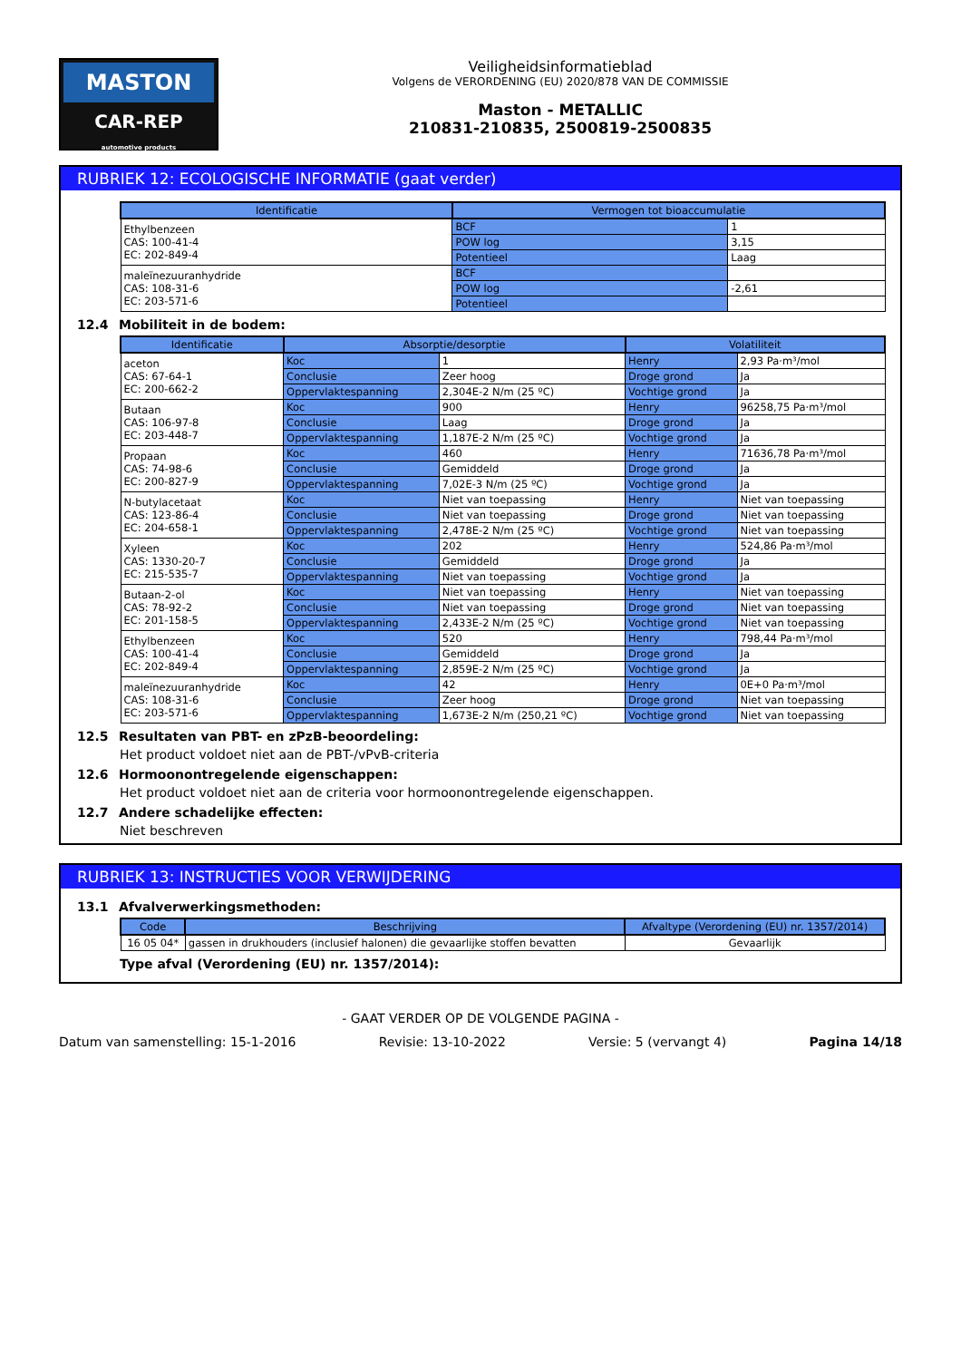MASTON
CAR-REP
automotive products
Veiligheidsinformatieblad
Volgens de VERORDENING (EU) 2020/878 VAN DE COMMISSIE
Maston - METALLIC
210831-210835, 2500819-2500835
RUBRIEK 12: ECOLOGISCHE INFORMATIE (gaat verder)
| Identificatie | Vermogen tot bioaccumulatie | |
| --- | --- | --- |
| Ethylbenzeen CAS: 100-41-4 EC: 202-849-4 | BCF | 1 |
| | POW log | 3,15 |
| | Potentieel | Laag |
| maleïnezuuranhydride CAS: 108-31-6 EC: 203-571-6 | BCF | |
| | POW log | -2,61 |
| | Potentieel | |
12.4 Mobiliteit in de bodem:
| Identificatie | Absorptie/desorptie | | Volatiliteit | |
| --- | --- | --- | --- | --- |
| aceton CAS: 67-64-1 EC: 200-662-2 | Koc | 1 | Henry | 2,93 Pa·m³/mol |
| | Conclusie | Zeer hoog | Droge grond | Ja |
| | Oppervlaktespanning | 2,304E-2 N/m (25 ºC) | Vochtige grond | Ja |
| Butaan CAS: 106-97-8 EC: 203-448-7 | Koc | 900 | Henry | 96258,75 Pa·m³/mol |
| | Conclusie | Laag | Droge grond | Ja |
| | Oppervlaktespanning | 1,187E-2 N/m (25 ºC) | Vochtige grond | Ja |
| Propaan CAS: 74-98-6 EC: 200-827-9 | Koc | 460 | Henry | 71636,78 Pa·m³/mol |
| | Conclusie | Gemiddeld | Droge grond | Ja |
| | Oppervlaktespanning | 7,02E-3 N/m (25 ºC) | Vochtige grond | Ja |
| N-butylacetaat CAS: 123-86-4 EC: 204-658-1 | Koc | Niet van toepassing | Henry | Niet van toepassing |
| | Conclusie | Niet van toepassing | Droge grond | Niet van toepassing |
| | Oppervlaktespanning | 2,478E-2 N/m (25 ºC) | Vochtige grond | Niet van toepassing |
| Xyleen CAS: 1330-20-7 EC: 215-535-7 | Koc | 202 | Henry | 524,86 Pa·m³/mol |
| | Conclusie | Gemiddeld | Droge grond | Ja |
| | Oppervlaktespanning | Niet van toepassing | Vochtige grond | Ja |
| Butaan-2-ol CAS: 78-92-2 EC: 201-158-5 | Koc | Niet van toepassing | Henry | Niet van toepassing |
| | Conclusie | Niet van toepassing | Droge grond | Niet van toepassing |
| | Oppervlaktespanning | 2,433E-2 N/m (25 ºC) | Vochtige grond | Niet van toepassing |
| Ethylbenzeen CAS: 100-41-4 EC: 202-849-4 | Koc | 520 | Henry | 798,44 Pa·m³/mol |
| | Conclusie | Gemiddeld | Droge grond | Ja |
| | Oppervlaktespanning | 2,859E-2 N/m (25 ºC) | Vochtige grond | Ja |
| maleïnezuuranhydride CAS: 108-31-6 EC: 203-571-6 | Koc | 42 | Henry | 0E+0 Pa·m³/mol |
| | Conclusie | Zeer hoog | Droge grond | Niet van toepassing |
| | Oppervlaktespanning | 1,673E-2 N/m (250,21 ºC) | Vochtige grond | Niet van toepassing |
12.5 Resultaten van PBT- en zPzB-beoordeling:
Het product voldoet niet aan de PBT-/vPvB-criteria
12.6 Hormoonontregelende eigenschappen:
Het product voldoet niet aan de criteria voor hormoonontregelende eigenschappen.
12.7 Andere schadelijke effecten:
Niet beschreven
RUBRIEK 13: INSTRUCTIES VOOR VERWIJDERING
13.1 Afvalverwerkingsmethoden:
| Code | Beschrijving | Afvaltype (Verordening (EU) nr. 1357/2014) |
| --- | --- | --- |
| 16 05 04* | gassen in drukhouders (inclusief halonen) die gevaarlijke stoffen bevatten | Gevaarlijk |
Type afval (Verordening (EU) nr. 1357/2014):
- GAAT VERDER OP DE VOLGENDE PAGINA -
Datum van samenstelling: 15-1-2016 Revisie: 13-10-2022 Versie: 5 (vervangt 4) Pagina 14/18